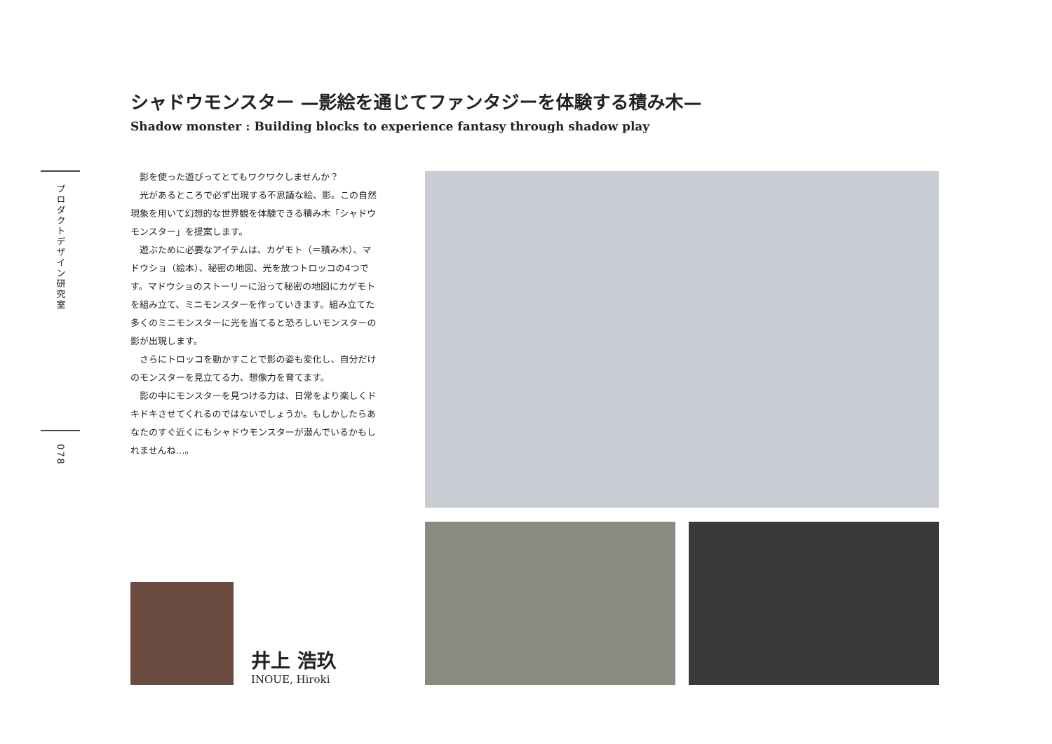プロダクトデザイン研究室
078
シャドウモンスター —影絵を通じてファンタジーを体験する積み木—
Shadow monster : Building blocks to experience fantasy through shadow play
影を使った遊びってとてもワクワクしませんか？
光があるところで必ず出現する不思議な絵、影。この自然現象を用いて幻想的な世界観を体験できる積み木「シャドウモンスター」を提案します。
遊ぶために必要なアイテムは、カゲモト（＝積み木）、マドウショ（絵本）、秘密の地図、光を放つトロッコの4つです。マドウショのストーリーに沿って秘密の地図にカゲモトを組み立て、ミニモンスターを作っていきます。組み立てた多くのミニモンスターに光を当てると恐ろしいモンスターの影が出現します。
さらにトロッコを動かすことで影の姿も変化し、自分だけのモンスターを見立てる力、想像力を育てます。
影の中にモンスターを見つける力は、日常をより楽しくドキドキさせてくれるのではないでしょうか。もしかしたらあなたのすぐ近くにもシャドウモンスターが潜んでいるかもしれませんね…。
井上 浩玖
INOUE, Hiroki